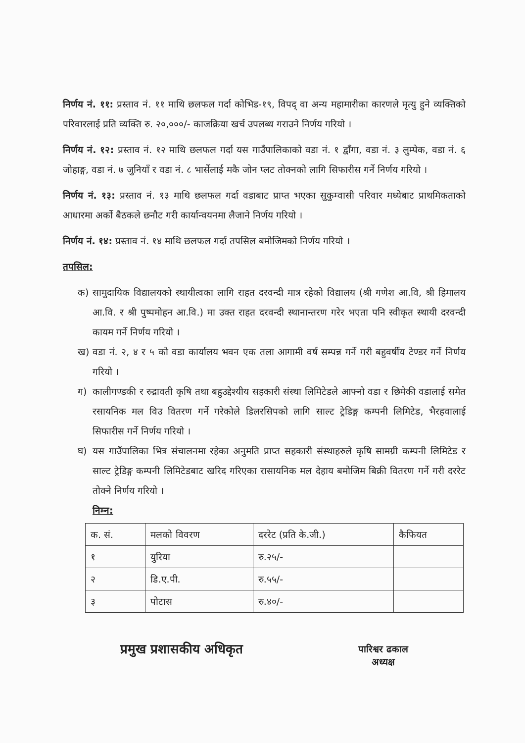निर्णय नं. ११: प्रस्ताव नं. ११ माथि छलफल गर्दा कोभिड-१९, विपद् वा अन्य महामारीका कारणले मृत्यु हुने व्यक्तिको परिवारलाई प्रति व्यक्ति रु. २०,०००/- काजक्रिया खर्च उपलब्ध गराउने निर्णय गरियो ।
निर्णय नं. १२: प्रस्ताव नं. १२ माथि छलफल गर्दा यस गाउँपालिकाको वडा नं. १ द्वाँगा, वडा नं. ३ लुम्पेक, वडा नं. ६ जोहाङ्ग, वडा नं. ७ जुनियाँ र वडा नं. ८ भार्सेलाई मकै जोन प्लट तोक्नको लागि सिफारीस गर्ने निर्णय गरियो ।
निर्णय नं. १३: प्रस्ताव नं. १३ माथि छलफल गर्दा वडाबाट प्राप्त भएका सुकुम्वासी परिवार मध्येबाट प्राथमिकताको आधारमा अर्को बैठकले छनौट गरी कार्यान्वयनमा लैजाने निर्णय गरियो ।
निर्णय नं. १४: प्रस्ताव नं. १४ माथि छलफल गर्दा तपसिल बमोजिमको निर्णय गरियो ।
तपसिल:
क) सामुदायिक विद्यालयको स्थायीत्वका लागि राहत दरवन्दी मात्र रहेको विद्यालय (श्री गणेश आ.वि, श्री हिमालय आ.वि. र श्री पुष्पमोहन आ.वि.) मा उक्त राहत दरवन्दी स्थानान्तरण गरेर भएता पनि स्वीकृत स्थायी दरवन्दी कायम गर्ने निर्णय गरियो ।
ख) वडा नं. २, ४ र ५ को वडा कार्यालय भवन एक तला आगामी वर्ष सम्पन्न गर्ने गरी बहुवर्षीय टेण्डर गर्ने निर्णय गरियो ।
ग) कालीगण्डकी र रुद्रावती कृषि तथा बहुउद्देश्यीय सहकारी संस्था लिमिटेडले आफ्नो वडा र छिमेकी वडालाई समेत रसायनिक मल विउ वितरण गर्ने गरेकोले डिलरसिपको लागि साल्ट ट्रेडिङ्ग कम्पनी लिमिटेड, भैरहवालाई सिफारीस गर्ने निर्णय गरियो ।
घ) यस गाउँपालिका भित्र संचालनमा रहेका अनुमति प्राप्त सहकारी संस्थाहरुले कृषि सामग्री कम्पनी लिमिटेड र साल्ट ट्रेडिङ्ग कम्पनी लिमिटेडबाट खरिद गरिएका रासायनिक मल देहाय बमोजिम बिक्री वितरण गर्ने गरी दररेट तोक्ने निर्णय गरियो ।
निम्न:
| क. सं. | मलको विवरण | दररेट (प्रति के.जी.) | कैफियत |
| --- | --- | --- | --- |
| १ | युरिया | रु.२५/- | |
| २ | डि.ए.पी. | रु.५५/- | |
| ३ | पोटास | रु.४०/- | |
प्रमुख प्रशासकीय अधिकृत
पारिश्वर ढकाल
अध्यक्ष